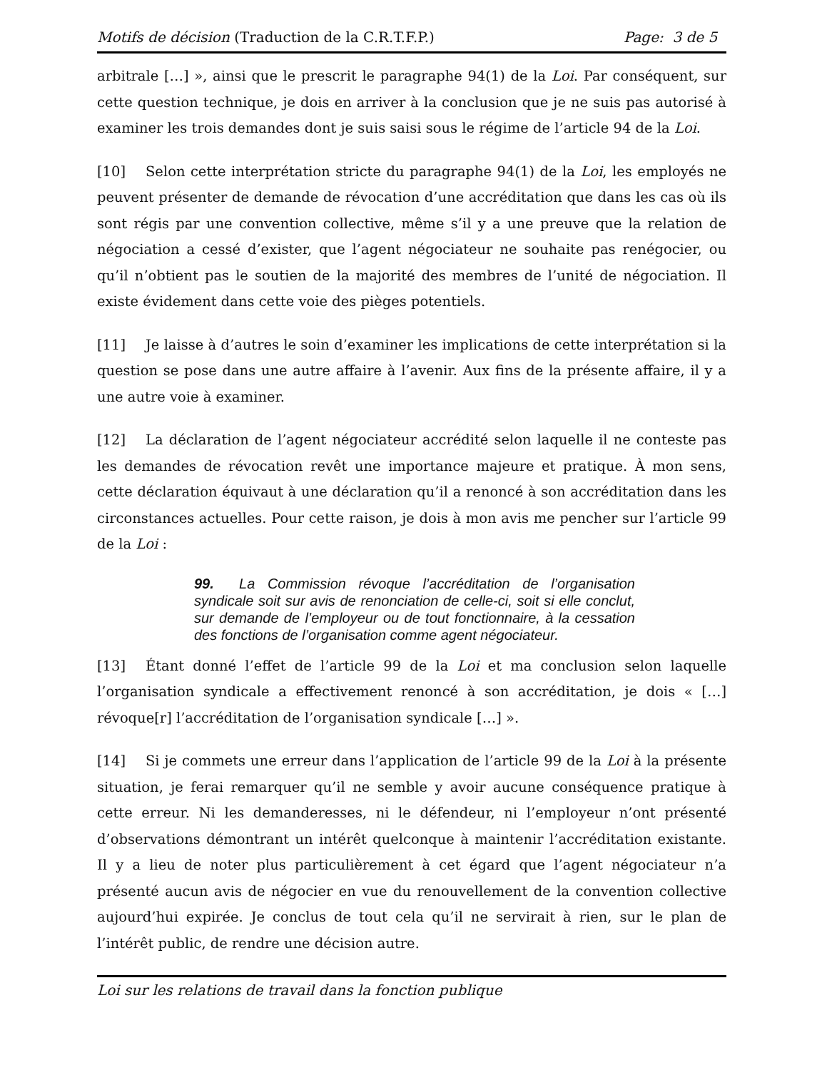Motifs de décision (Traduction de la C.R.T.F.P.) Page: 3 de 5
arbitrale […] », ainsi que le prescrit le paragraphe 94(1) de la Loi. Par conséquent, sur cette question technique, je dois en arriver à la conclusion que je ne suis pas autorisé à examiner les trois demandes dont je suis saisi sous le régime de l’article 94 de la Loi.
[10] Selon cette interprétation stricte du paragraphe 94(1) de la Loi, les employés ne peuvent présenter de demande de révocation d’une accréditation que dans les cas où ils sont régis par une convention collective, même s’il y a une preuve que la relation de négociation a cessé d’exister, que l’agent négociateur ne souhaite pas renégocier, ou qu’il n’obtient pas le soutien de la majorité des membres de l’unité de négociation. Il existe évidement dans cette voie des pièges potentiels.
[11] Je laisse à d’autres le soin d’examiner les implications de cette interprétation si la question se pose dans une autre affaire à l’avenir. Aux fins de la présente affaire, il y a une autre voie à examiner.
[12] La déclaration de l’agent négociateur accrédité selon laquelle il ne conteste pas les demandes de révocation revêt une importance majeure et pratique. À mon sens, cette déclaration équivaut à une déclaration qu’il a renoncé à son accréditation dans les circonstances actuelles. Pour cette raison, je dois à mon avis me pencher sur l’article 99 de la Loi :
99. La Commission révoque l’accréditation de l’organisation syndicale soit sur avis de renonciation de celle-ci, soit si elle conclut, sur demande de l’employeur ou de tout fonctionnaire, à la cessation des fonctions de l’organisation comme agent négociateur.
[13] Étant donné l’effet de l’article 99 de la Loi et ma conclusion selon laquelle l’organisation syndicale a effectivement renoncé à son accréditation, je dois « […] révoque[r] l’accréditation de l’organisation syndicale […] ».
[14] Si je commets une erreur dans l’application de l’article 99 de la Loi à la présente situation, je ferai remarquer qu’il ne semble y avoir aucune conséquence pratique à cette erreur. Ni les demanderesses, ni le défendeur, ni l’employeur n’ont présenté d’observations démontrant un intérêt quelconque à maintenir l’accréditation existante. Il y a lieu de noter plus particulièrement à cet égard que l’agent négociateur n’a présenté aucun avis de négocier en vue du renouvellement de la convention collective aujourd’hui expirée. Je conclus de tout cela qu’il ne servirait à rien, sur le plan de l’intérêt public, de rendre une décision autre.
Loi sur les relations de travail dans la fonction publique